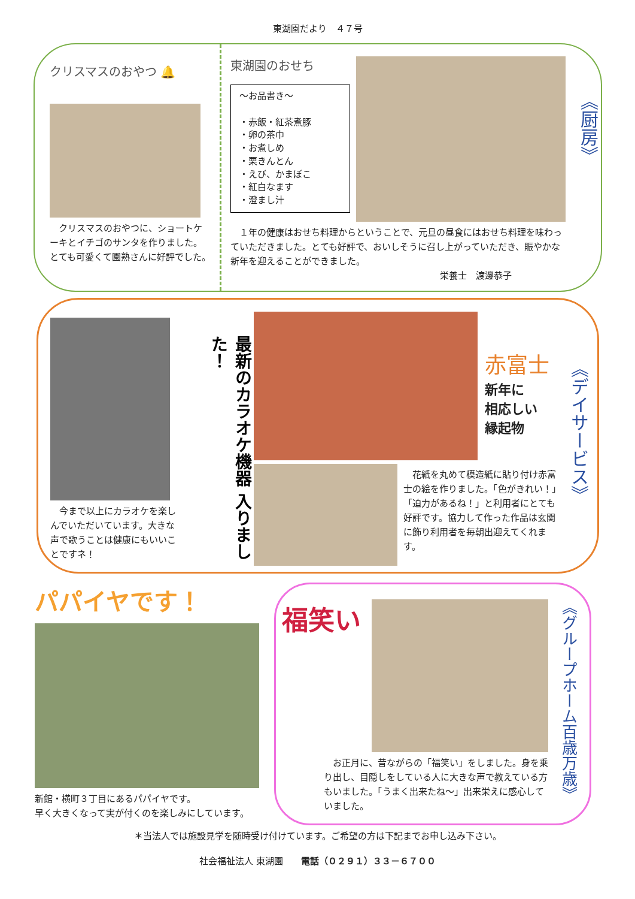東湖園だより　４７号
クリスマスのおやつ 🔔
　クリスマスのおやつに、ショートケーキとイチゴのサンタを作りました。とても可愛くて園熟さんに好評でした。
東湖園のおせち
～お品書き～
・赤飯・紅茶煮豚
・卵の茶巾
・お煮しめ
・栗きんとん
・えび、かまぼこ
・紅白なます
・澄まし汁
　１年の健康はおせち料理からということで、元旦の昼食にはおせち料理を味わっていただきました。とても好評で、おいしそうに召し上がっていただき、賑やかな新年を迎えることができました。
栄養士　渡邊恭子
《厨房》
　今まで以上にカラオケを楽しんでいただいています。大きな声で歌うことは健康にもいいことですネ！
最新のカラオケ機器 入りました！
赤富士
新年に
相応しい
縁起物
　花紙を丸めて模造紙に貼り付け赤富士の絵を作りました。「色がきれい！」「迫力があるね！」と利用者にとても好評です。協力して作った作品は玄関に飾り利用者を毎朝出迎えてくれます。
《デイサービス》
パパイヤです！
新館・横町３丁目にあるパパイヤです。
早く大きくなって実が付くのを楽しみにしています。
福笑い
　お正月に、昔ながらの「福笑い」をしました。身を乗り出し、目隠しをしている人に大きな声で教えている方もいました。「うまく出来たね～」出来栄えに感心していました。
《グループホーム百歳万歳》
＊当法人では施設見学を随時受け付けています。ご希望の方は下記までお申し込み下さい。
社会福祉法人 東湖園　　電話（０２９１）３３－６７００